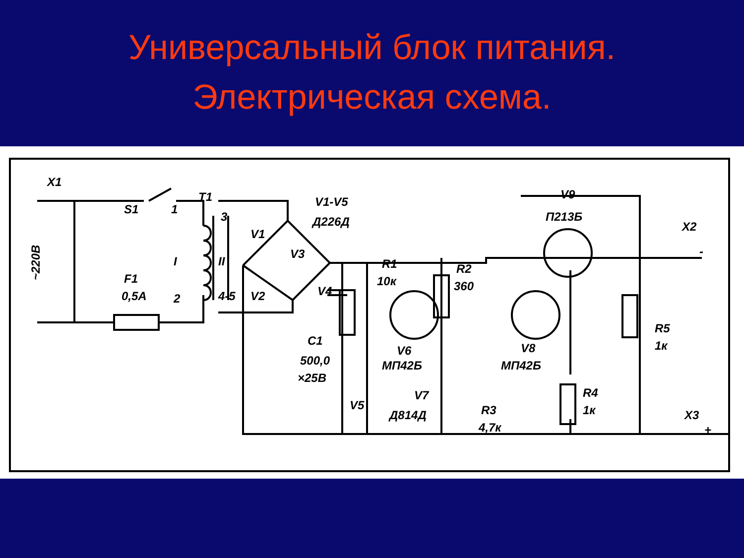Универсальный блок питания.
Электрическая схема.
X1
S1
1
T1
3
I
II
F1
0,5A
2
4-5
~220В
V1-V5
Д226Д
V1
V3
V2
V4
C1
500,0
×25В
R1
10к
R2
360
V6
МП42Б
V5
V7
Д814Д
R3
4,7к
V8
МП42Б
V9
П213Б
R4
1к
R5
1к
X2
X3
-
+